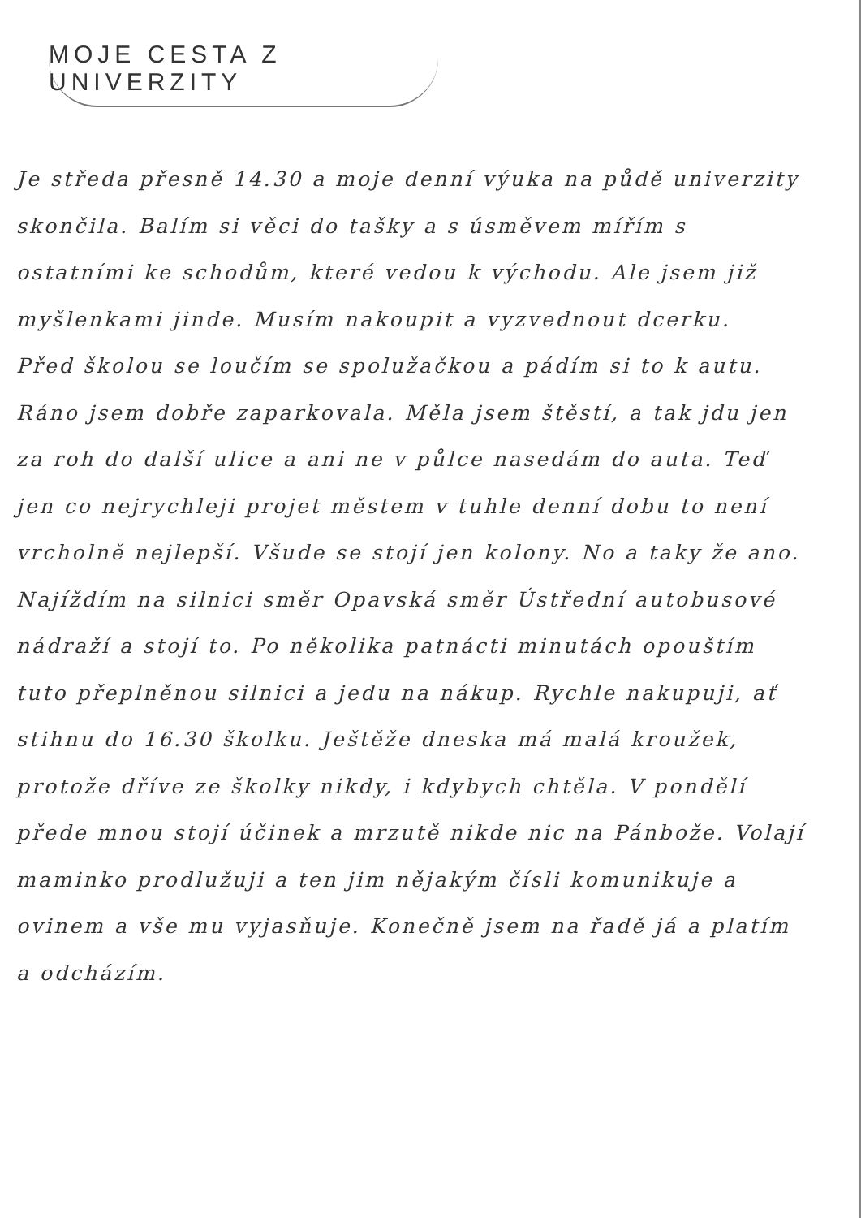MOJE CESTA Z UNIVERZITY
Je středa přesně 14.30 a moje denní výuka na půdě univerzity skončila. Balím si věci do tašky a s úsměvem mířím s ostatními ke schodům, které vedou k východu. Ale jsem již myšlenkami jinde. Musím nakoupit a vyzvednout dcerku.
Před školou se loučím se spolužačkou a pádím si to k autu. Ráno jsem dobře zaparkovala. Měla jsem štěstí, a tak jdu jen za roh do další ulice a ani ne v půlce nasedám do auta. Teď jen co nejrychleji projet městem v tuhle denní dobu to není vrcholně nejlepší. Všude se stojí jen kolony. No a taky že ano. Najíždím na silnici směr Opavská směr Ústřední autobusové nádraží a stojí to. Po několika patnácti minutách opouštím tuto přeplněnou silnici a jedu na nákup. Rychle nakupuji, ať stihnu do 16.30 školku. Ještěže dneska má malá kroužek, protože dříve ze školky nikdy, i kdybych chtěla. V pondělí přede mnou stojí účinek a mrzutě nikde nic na Pánbože. Volají maminko prodlužuji a ten jim nějakým čísli komunikuje a ovinem a vše mu vyjasňuje. Konečně jsem na řadě já a platím a odcházím.